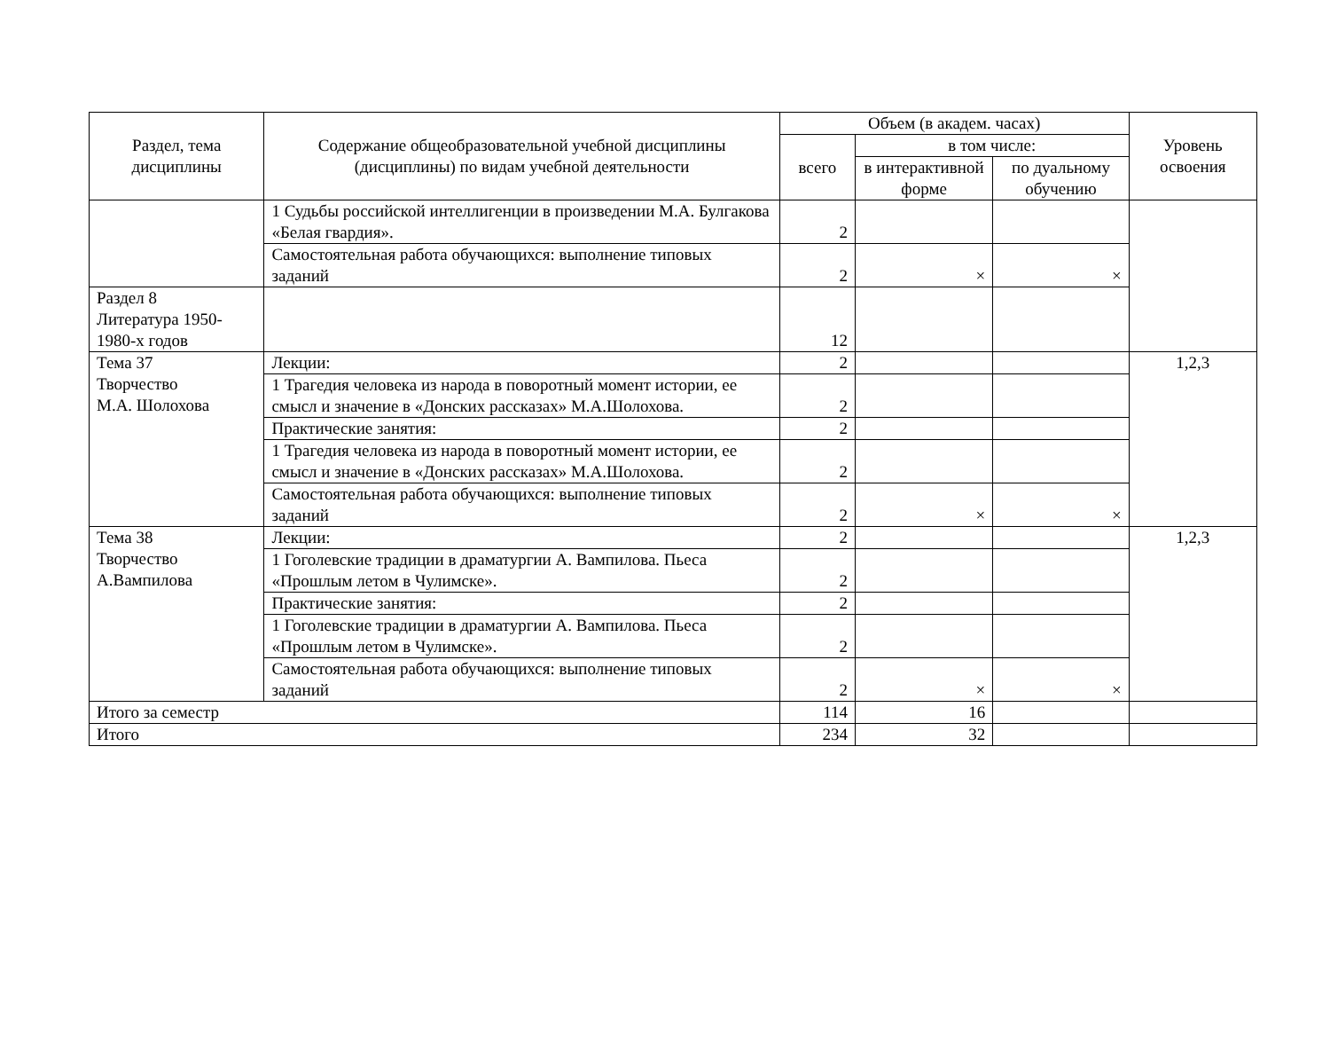| Раздел, тема дисциплины | Содержание общеобразовательной учебной дисциплины (дисциплины) по видам учебной деятельности | Объем (в академ. часах) | | | Уровень освоения |
| --- | --- | --- | --- | --- | --- |
| | | всего | в том числе: | | |
| | | | в интерактивной форме | по дуальному обучению | |
| | 1 Судьбы российской интеллигенции в произведении М.А. Булгакова «Белая гвардия». | 2 | | | |
| | Самостоятельная работа обучающихся: выполнение типовых заданий | 2 | × | × | |
| Раздел 8 Литература 1950-1980-х годов | | 12 | | | |
| Тема 37 Творчество М.А. Шолохова | Лекции: | 2 | | | 1,2,3 |
| | 1 Трагедия человека из народа в поворотный момент истории, ее смысл и значение в «Донских рассказах» М.А.Шолохова. | 2 | | | |
| | Практические занятия: | 2 | | | |
| | 1 Трагедия человека из народа в поворотный момент истории, ее смысл и значение в «Донских рассказах» М.А.Шолохова. | 2 | | | |
| | Самостоятельная работа обучающихся: выполнение типовых заданий | 2 | × | × | |
| Тема 38 Творчество А.Вампилова | Лекции: | 2 | | | 1,2,3 |
| | 1 Гоголевские традиции в драматургии А. Вампилова. Пьеса «Прошлым летом в Чулимске». | 2 | | | |
| | Практические занятия: | 2 | | | |
| | 1 Гоголевские традиции в драматургии А. Вампилова. Пьеса «Прошлым летом в Чулимске». | 2 | | | |
| | Самостоятельная работа обучающихся: выполнение типовых заданий | 2 | × | × | |
| Итого за семестр | | 114 | 16 | | |
| Итого | | 234 | 32 | | |